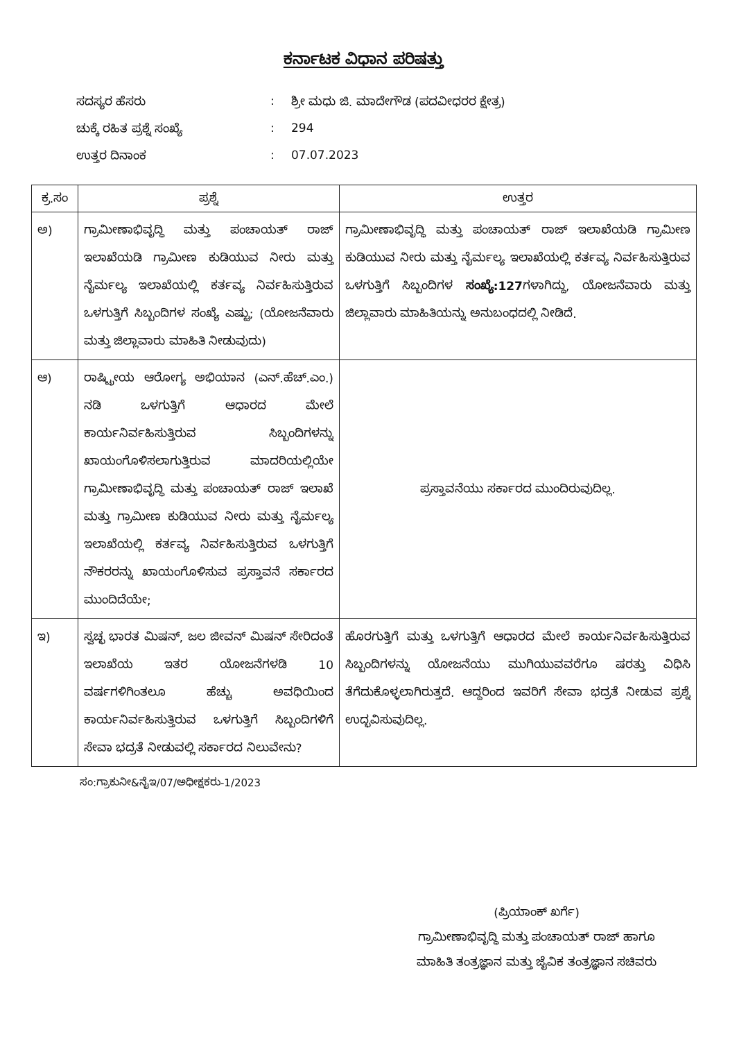ಕರ್ನಾಟಕ ವಿಧಾನ ಪರಿಷತ್ತು
ಸದಸ್ಯರ ಹೆಸರು: ಶ್ರೀ ಮಧು ಜಿ. ಮಾದೇಗೌಡ (ಪದವೀಧರರ ಕ್ಷೇತ್ರ)
ಚುಕ್ಕೆ ರಹಿತ ಪ್ರಶ್ನೆ ಸಂಖ್ಯೆ: 294
ಉತ್ತರ ದಿನಾಂಕ: 07.07.2023
| ಕ್ರ.ಸಂ | ಪ್ರಶ್ನೆ | ಉತ್ತರ |
| --- | --- | --- |
| ಅ) | ಗ್ರಾಮೀಣಾಭಿವೃದ್ಧಿ ಮತ್ತು ಪಂಚಾಯತ್ ರಾಜ್ ಇಲಾಖೆಯಡಿ ಗ್ರಾಮೀಣ ಕುಡಿಯುವ ನೀರು ಮತ್ತು ನೈರ್ಮಲ್ಯ ಇಲಾಖೆಯಲ್ಲಿ ಕರ್ತವ್ಯ ನಿರ್ವಹಿಸುತ್ತಿರುವ ಒಳಗುತ್ತಿಗೆ ಸಿಬ್ಬಂದಿಗಳ ಸಂಖ್ಯೆ ಎಷ್ಟು; (ಯೋಜನೆವಾರು ಮತ್ತು ಜಿಲ್ಲಾವಾರು ಮಾಹಿತಿ ನೀಡುವುದು) | ಗ್ರಾಮೀಣಾಭಿವೃದ್ಧಿ ಮತ್ತು ಪಂಚಾಯತ್ ರಾಜ್ ಇಲಾಖೆಯಡಿ ಗ್ರಾಮೀಣ ಕುಡಿಯುವ ನೀರು ಮತ್ತು ನೈರ್ಮಲ್ಯ ಇಲಾಖೆಯಲ್ಲಿ ಕರ್ತವ್ಯ ನಿರ್ವಹಿಸುತ್ತಿರುವ ಒಳಗುತ್ತಿಗೆ ಸಿಬ್ಬಂದಿಗಳ ಸಂಖ್ಯೆ:127 ಗಳಾಗಿದ್ದು, ಯೋಜನೆವಾರು ಮತ್ತು ಜಿಲ್ಲಾವಾರು ಮಾಹಿತಿಯನ್ನು ಅನುಬಂಧದಲ್ಲಿ ನೀಡಿದೆ. |
| ಆ) | ರಾಷ್ಟ್ರೀಯ ಆರೋಗ್ಯ ಅಭಿಯಾನ (ಎನ್.ಹೆಚ್.ಎಂ.) ನಡಿ ಒಳಗುತ್ತಿಗೆ ಆಧಾರದ ಮೇಲೆ ಕಾರ್ಯನಿರ್ವಹಿಸುತ್ತಿರುವ ಸಿಬ್ಬಂದಿಗಳನ್ನು ಖಾಯಂಗೊಳಿಸಲಾಗುತ್ತಿರುವ ಮಾದರಿಯಲ್ಲಿಯೇ ಗ್ರಾಮೀಣಾಭಿವೃದ್ಧಿ ಮತ್ತು ಪಂಚಾಯತ್ ರಾಜ್ ಇಲಾಖೆ ಮತ್ತು ಗ್ರಾಮೀಣ ಕುಡಿಯುವ ನೀರು ಮತ್ತು ನೈರ್ಮಲ್ಯ ಇಲಾಖೆಯಲ್ಲಿ ಕರ್ತವ್ಯ ನಿರ್ವಹಿಸುತ್ತಿರುವ ಒಳಗುತ್ತಿಗೆ ನೌಕರರನ್ನು ಖಾಯಂಗೊಳಿಸುವ ಪ್ರಸ್ತಾವನೆ ಸರ್ಕಾರದ ಮುಂದಿದೆಯೇ; | ಪ್ರಸ್ತಾವನೆಯು ಸರ್ಕಾರದ ಮುಂದಿರುವುದಿಲ್ಲ. |
| ಇ) | ಸ್ವಚ್ಛ ಭಾರತ ಮಿಷನ್, ಜಲ ಜೀವನ್ ಮಿಷನ್ ಸೇರಿದಂತೆ ಇಲಾಖೆಯ ಇತರ ಯೋಜನೆಗಳಡಿ 10 ವರ್ಷಗಳಿಗಿಂತಲೂ ಹೆಚ್ಚು ಅವಧಿಯಿಂದ ಕಾರ್ಯನಿರ್ವಹಿಸುತ್ತಿರುವ ಒಳಗುತ್ತಿಗೆ ಸಿಬ್ಬಂದಿಗಳಿಗೆ ಸೇವಾ ಭದ್ರತೆ ನೀಡುವಲ್ಲಿ ಸರ್ಕಾರದ ನಿಲುವೇನು? | ಹೊರಗುತ್ತಿಗೆ ಮತ್ತು ಒಳಗುತ್ತಿಗೆ ಆಧಾರದ ಮೇಲೆ ಕಾರ್ಯನಿರ್ವಹಿಸುತ್ತಿರುವ ಸಿಬ್ಬಂದಿಗಳನ್ನು ಯೋಜನೆಯು ಮುಗಿಯುವವರೆಗೂ ಷರತ್ತು ವಿಧಿಸಿ ತೆಗೆದುಕೊಳ್ಳಲಾಗಿರುತ್ತದೆ. ಆದ್ದರಿಂದ ಇವರಿಗೆ ಸೇವಾ ಭದ್ರತೆ ನೀಡುವ ಪ್ರಶ್ನೆ ಉದ್ಭವಿಸುವುದಿಲ್ಲ. |
ಸಂ:ಗ್ರಾಕುನೀ&ನೈಇ/07/ಅಧೀಕ್ಷಕರು-1/2023
(ಪ್ರಿಯಾಂಕ್ ಖರ್ಗೆ)
ಗ್ರಾಮೀಣಾಭಿವೃದ್ಧಿ ಮತ್ತು ಪಂಚಾಯತ್ ರಾಜ್ ಹಾಗೂ
ಮಾಹಿತಿ ತಂತ್ರಜ್ಞಾನ ಮತ್ತು ಜೈವಿಕ ತಂತ್ರಜ್ಞಾನ ಸಚಿವರು